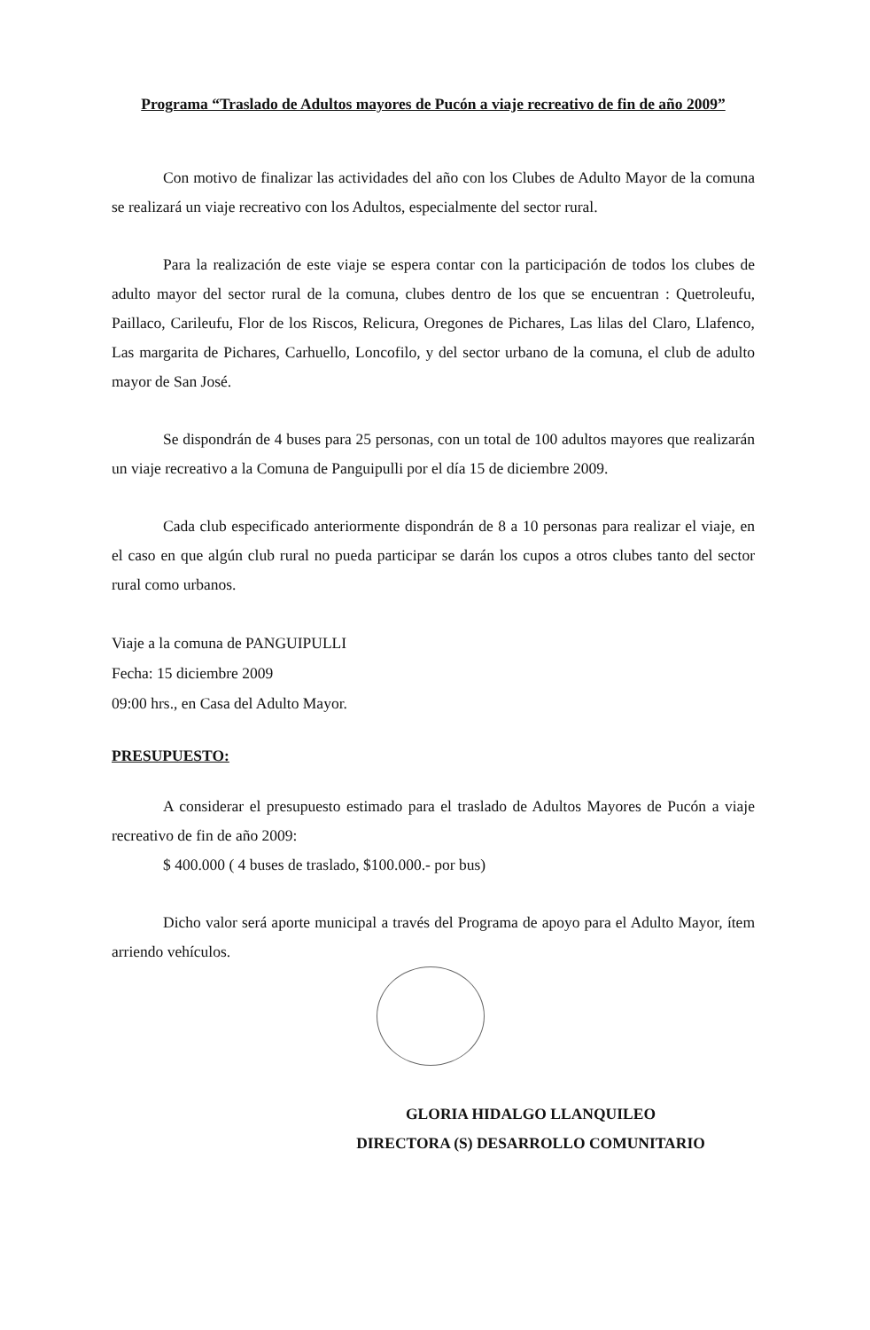Programa “Traslado de Adultos mayores de Pucón a viaje recreativo de fin de año 2009”
Con motivo de finalizar las actividades del año con los Clubes de Adulto Mayor de la comuna se realizará un viaje recreativo con los Adultos, especialmente del sector rural.
Para la realización de este viaje se espera contar con la participación de todos los clubes de adulto mayor del sector rural de la comuna, clubes dentro de los que se encuentran : Quetroleufu, Paillaco, Carileufu, Flor de los Riscos, Relicura, Oregones de Pichares, Las lilas del Claro, Llafenco, Las margarita de Pichares, Carhuello, Loncofilo, y del sector urbano de la comuna, el club de adulto mayor de San José.
Se dispondrán de 4 buses para 25 personas, con un total de 100 adultos mayores que realizarán un viaje recreativo a la Comuna de Panguipulli por el día 15 de diciembre 2009.
Cada club especificado anteriormente dispondrán de 8 a 10 personas para realizar el viaje, en el caso en que algún club rural no pueda participar se darán los cupos a otros clubes tanto del sector rural como urbanos.
Viaje a la comuna de PANGUIPULLI
Fecha: 15 diciembre 2009
09:00 hrs., en Casa del Adulto Mayor.
PRESUPUESTO:
A considerar el presupuesto estimado para el traslado de Adultos Mayores de Pucón a viaje recreativo de fin de año 2009:
$ 400.000 ( 4 buses de traslado, $100.000.- por bus)
Dicho valor será aporte municipal a través del Programa de apoyo para el Adulto Mayor, ítem arriendo vehículos.
GLORIA HIDALGO LLANQUILEO
DIRECTORA (S) DESARROLLO COMUNITARIO